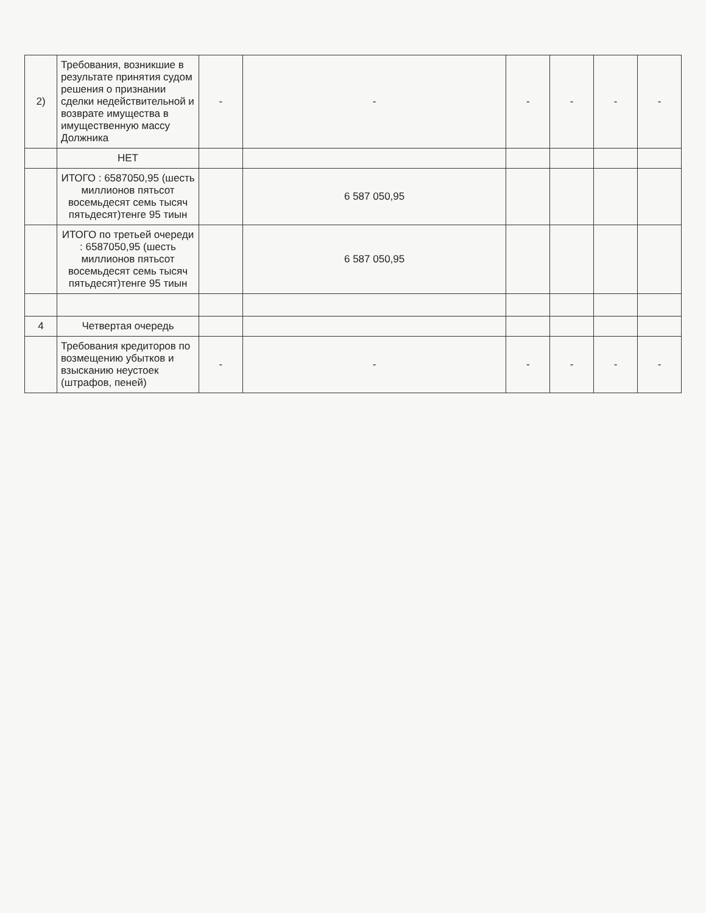| 2) | Требования, возникшие в результате принятия судом решения о признании сделки недействительной и возврате имущества в имущественную массу Должника | - | - | - | - | - | - |
| | НЕТ | | | | | | |
| | ИТОГО : 6587050,95 (шесть миллионов пятьсот восемьдесят семь тысяч пятьдесят)тенге 95 тиын | | 6 587 050,95 | | | | |
| | ИТОГО по третьей очереди : 6587050,95 (шесть миллионов пятьсот восемьдесят семь тысяч пятьдесят)тенге 95 тиын | | 6 587 050,95 | | | | |
| 4 | Четвертая очередь | | | | | | |
| | Требования кредиторов по возмещению убытков и взысканию неустоек (штрафов, пеней) | - | - | - | - | - | - |